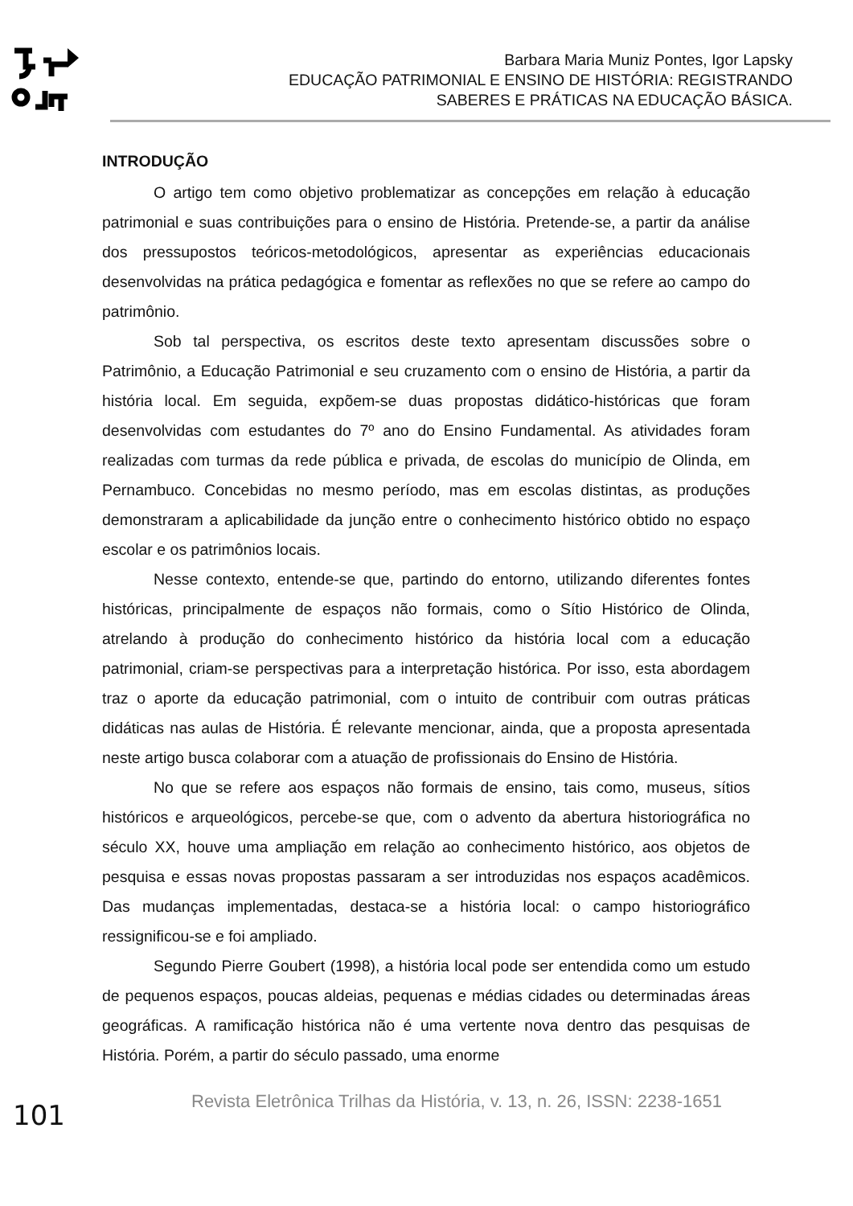Barbara Maria Muniz Pontes, Igor Lapsky
EDUCAÇÃO PATRIMONIAL E ENSINO DE HISTÓRIA: REGISTRANDO
SABERES E PRÁTICAS NA EDUCAÇÃO BÁSICA.
INTRODUÇÃO
O artigo tem como objetivo problematizar as concepções em relação à educação patrimonial e suas contribuições para o ensino de História. Pretende-se, a partir da análise dos pressupostos teóricos-metodológicos, apresentar as experiências educacionais desenvolvidas na prática pedagógica e fomentar as reflexões no que se refere ao campo do patrimônio.
Sob tal perspectiva, os escritos deste texto apresentam discussões sobre o Patrimônio, a Educação Patrimonial e seu cruzamento com o ensino de História, a partir da história local. Em seguida, expõem-se duas propostas didático-históricas que foram desenvolvidas com estudantes do 7º ano do Ensino Fundamental. As atividades foram realizadas com turmas da rede pública e privada, de escolas do município de Olinda, em Pernambuco. Concebidas no mesmo período, mas em escolas distintas, as produções demonstraram a aplicabilidade da junção entre o conhecimento histórico obtido no espaço escolar e os patrimônios locais.
Nesse contexto, entende-se que, partindo do entorno, utilizando diferentes fontes históricas, principalmente de espaços não formais, como o Sítio Histórico de Olinda, atrelando à produção do conhecimento histórico da história local com a educação patrimonial, criam-se perspectivas para a interpretação histórica. Por isso, esta abordagem traz o aporte da educação patrimonial, com o intuito de contribuir com outras práticas didáticas nas aulas de História. É relevante mencionar, ainda, que a proposta apresentada neste artigo busca colaborar com a atuação de profissionais do Ensino de História.
No que se refere aos espaços não formais de ensino, tais como, museus, sítios históricos e arqueológicos, percebe-se que, com o advento da abertura historiográfica no século XX, houve uma ampliação em relação ao conhecimento histórico, aos objetos de pesquisa e essas novas propostas passaram a ser introduzidas nos espaços acadêmicos. Das mudanças implementadas, destaca-se a história local: o campo historiográfico ressignificou-se e foi ampliado.
Segundo Pierre Goubert (1998), a história local pode ser entendida como um estudo de pequenos espaços, poucas aldeias, pequenas e médias cidades ou determinadas áreas geográficas. A ramificação histórica não é uma vertente nova dentro das pesquisas de História. Porém, a partir do século passado, uma enorme
101
Revista Eletrônica Trilhas da História, v. 13, n. 26, ISSN: 2238-1651